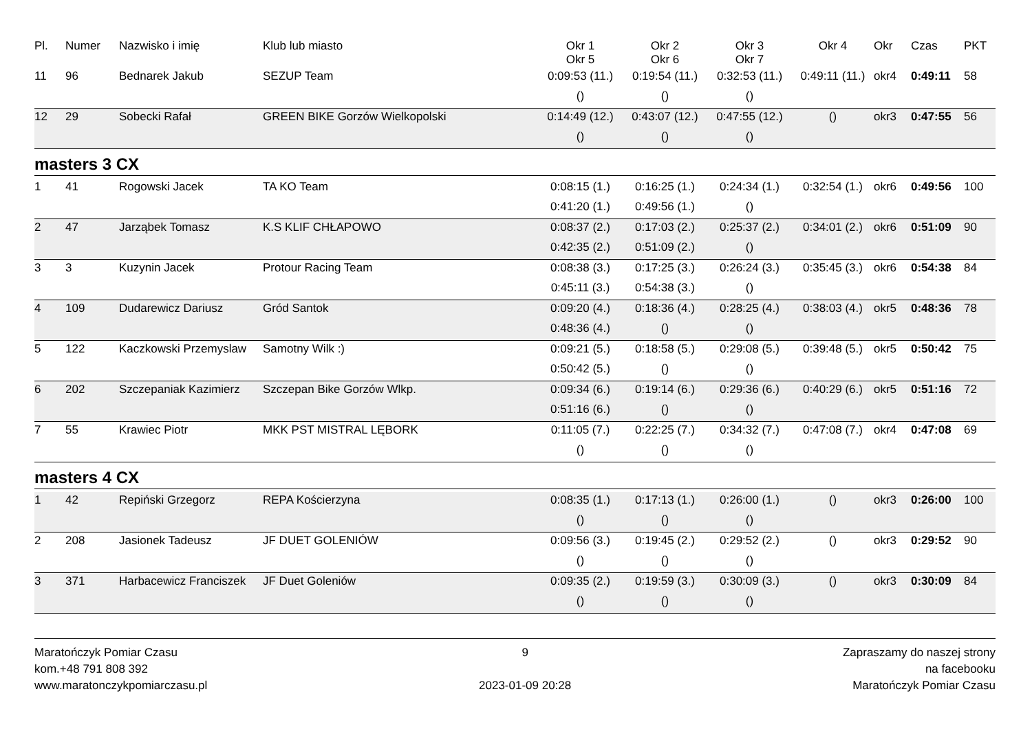| Pl. | Numer | Nazwisko i imię | Klub lub miasto | Okr 1 Okr 5 | Okr 2 Okr 6 | Okr 3 Okr 7 | Okr 4 | Okr | Czas | PKT |
| --- | --- | --- | --- | --- | --- | --- | --- | --- | --- | --- |
| 11 | 96 | Bednarek Jakub | SEZUP Team | 0:09:53 (11.) | 0:19:54 (11.) | 0:32:53 (11.) | 0:49:11 (11.) | okr4 | 0:49:11 | 58 |
| | | | | () | () | () | | | | |
| 12 | 29 | Sobecki Rafał | GREEN BIKE Gorzów Wielkopolski | 0:14:49 (12.) | 0:43:07 (12.) | 0:47:55 (12.) | () | okr3 | 0:47:55 | 56 |
| | | | | () | () | () | | | | |
masters 3 CX
| 1 | 41 | Rogowski Jacek | TA KO Team | 0:08:15 (1.) | 0:16:25 (1.) | 0:24:34 (1.) | 0:32:54 (1.) | okr6 | 0:49:56 | 100 |
| | | | | 0:41:20 (1.) | 0:49:56 (1.) | () | | | | |
| 2 | 47 | Jarząbek Tomasz | K.S KLIF CHŁAPOWO | 0:08:37 (2.) | 0:17:03 (2.) | 0:25:37 (2.) | 0:34:01 (2.) | okr6 | 0:51:09 | 90 |
| | | | | 0:42:35 (2.) | 0:51:09 (2.) | () | | | | |
| 3 | 3 | Kuzynin Jacek | Protour Racing Team | 0:08:38 (3.) | 0:17:25 (3.) | 0:26:24 (3.) | 0:35:45 (3.) | okr6 | 0:54:38 | 84 |
| | | | | 0:45:11 (3.) | 0:54:38 (3.) | () | | | | |
| 4 | 109 | Dudarewicz Dariusz | Gród Santok | 0:09:20 (4.) | 0:18:36 (4.) | 0:28:25 (4.) | 0:38:03 (4.) | okr5 | 0:48:36 | 78 |
| | | | | 0:48:36 (4.) | () | () | | | | |
| 5 | 122 | Kaczkowski Przemyslaw | Samotny Wilk :) | 0:09:21 (5.) | 0:18:58 (5.) | 0:29:08 (5.) | 0:39:48 (5.) | okr5 | 0:50:42 | 75 |
| | | | | 0:50:42 (5.) | () | () | | | | |
| 6 | 202 | Szczepaniak Kazimierz | Szczepan Bike Gorzów Wlkp. | 0:09:34 (6.) | 0:19:14 (6.) | 0:29:36 (6.) | 0:40:29 (6.) | okr5 | 0:51:16 | 72 |
| | | | | 0:51:16 (6.) | () | () | | | | |
| 7 | 55 | Krawiec Piotr | MKK PST MISTRAL LĘBORK | 0:11:05 (7.) | 0:22:25 (7.) | 0:34:32 (7.) | 0:47:08 (7.) | okr4 | 0:47:08 | 69 |
| | | | | () | () | () | | | | |
masters 4 CX
| 1 | 42 | Repiński Grzegorz | REPA Kościerzyna | 0:08:35 (1.) | 0:17:13 (1.) | 0:26:00 (1.) | () | okr3 | 0:26:00 | 100 |
| | | | | () | () | () | | | | |
| 2 | 208 | Jasionek Tadeusz | JF DUET GOLENIÓW | 0:09:56 (3.) | 0:19:45 (2.) | 0:29:52 (2.) | () | okr3 | 0:29:52 | 90 |
| | | | | () | () | () | | | | |
| 3 | 371 | Harbacewicz Franciszek | JF Duet Goleniów | 0:09:35 (2.) | 0:19:59 (3.) | 0:30:09 (3.) | () | okr3 | 0:30:09 | 84 |
| | | | | () | () | () | | | | |
Maratończyk Pomiar Czasu
kom.+48 791 808 392
www.maratonczykpomiarczasu.pl
9
2023-01-09 20:28
Zapraszamy do naszej strony
na facebooku
Maratończyk Pomiar Czasu